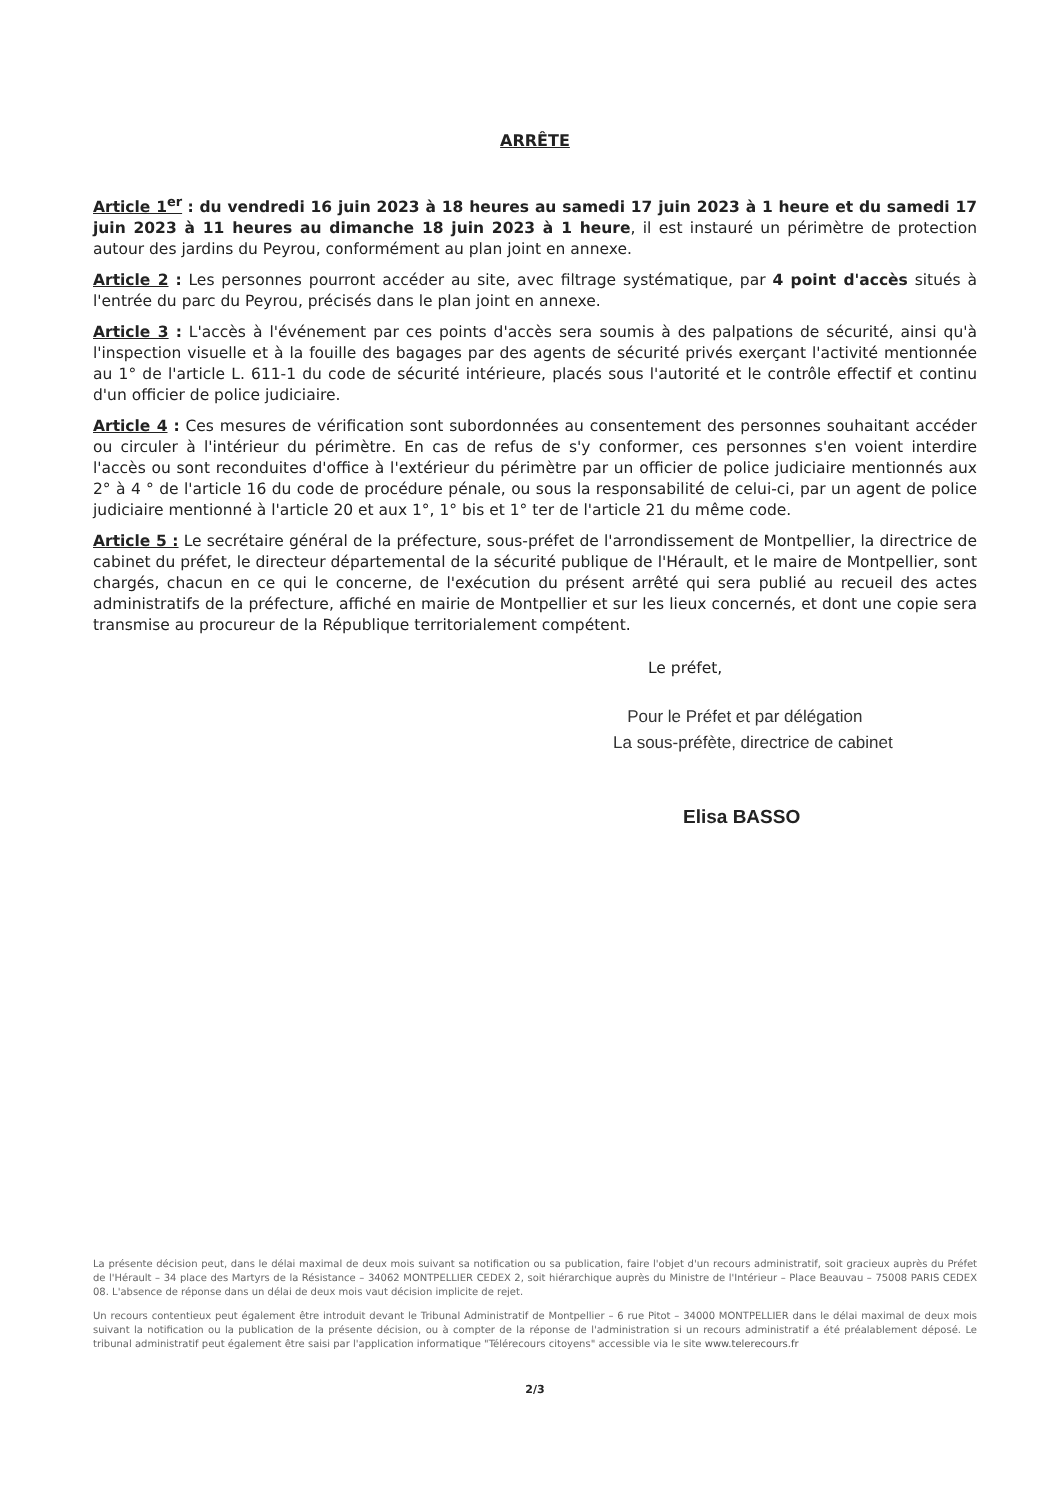ARRÊTE
Article 1<sup>er</sup> : du vendredi 16 juin 2023 à 18 heures au samedi 17 juin 2023 à 1 heure et du samedi 17 juin 2023 à 11 heures au dimanche 18 juin 2023 à 1 heure, il est instauré un périmètre de protection autour des jardins du Peyrou, conformément au plan joint en annexe.
Article 2 : Les personnes pourront accéder au site, avec filtrage systématique, par 4 point d'accès situés à l'entrée du parc du Peyrou, précisés dans le plan joint en annexe.
Article 3 : L'accès à l'événement par ces points d'accès sera soumis à des palpations de sécurité, ainsi qu'à l'inspection visuelle et à la fouille des bagages par des agents de sécurité privés exerçant l'activité mentionnée au 1° de l'article L. 611-1 du code de sécurité intérieure, placés sous l'autorité et le contrôle effectif et continu d'un officier de police judiciaire.
Article 4 : Ces mesures de vérification sont subordonnées au consentement des personnes souhaitant accéder ou circuler à l'intérieur du périmètre. En cas de refus de s'y conformer, ces personnes s'en voient interdire l'accès ou sont reconduites d'office à l'extérieur du périmètre par un officier de police judiciaire mentionnés aux 2° à 4 ° de l'article 16 du code de procédure pénale, ou sous la responsabilité de celui-ci, par un agent de police judiciaire mentionné à l'article 20 et aux 1°, 1° bis et 1° ter de l'article 21 du même code.
Article 5 : Le secrétaire général de la préfecture, sous-préfet de l'arrondissement de Montpellier, la directrice de cabinet du préfet, le directeur départemental de la sécurité publique de l'Hérault, et le maire de Montpellier, sont chargés, chacun en ce qui le concerne, de l'exécution du présent arrêté qui sera publié au recueil des actes administratifs de la préfecture, affiché en mairie de Montpellier et sur les lieux concernés, et dont une copie sera transmise au procureur de la République territorialement compétent.
Le préfet,
Pour le Préfet et par délégation
La sous-préfète, directrice de cabinet
Elisa BASSO
La présente décision peut, dans le délai maximal de deux mois suivant sa notification ou sa publication, faire l'objet d'un recours administratif, soit gracieux auprès du Préfet de l'Hérault – 34 place des Martyrs de la Résistance – 34062 MONTPELLIER CEDEX 2, soit hiérarchique auprès du Ministre de l'Intérieur – Place Beauvau – 75008 PARIS CEDEX 08. L'absence de réponse dans un délai de deux mois vaut décision implicite de rejet.
Un recours contentieux peut également être introduit devant le Tribunal Administratif de Montpellier – 6 rue Pitot – 34000 MONTPELLIER dans le délai maximal de deux mois suivant la notification ou la publication de la présente décision, ou à compter de la réponse de l'administration si un recours administratif a été préalablement déposé. Le tribunal administratif peut également être saisi par l'application informatique "Télérecours citoyens" accessible via le site www.telerecours.fr
2/3